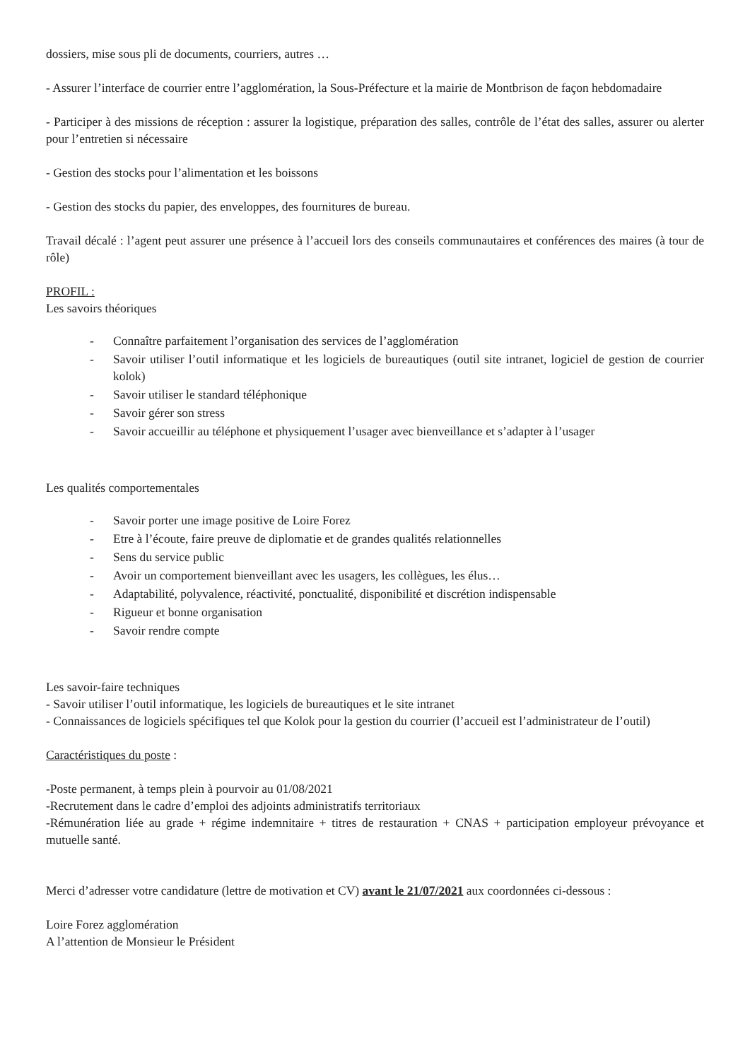dossiers, mise sous pli de documents, courriers, autres …
- Assurer l’interface de courrier entre l’agglomération, la Sous-Préfecture et la mairie de Montbrison de façon hebdomadaire
- Participer à des missions de réception : assurer la logistique, préparation des salles, contrôle de l’état des salles, assurer ou alerter pour l’entretien si nécessaire
- Gestion des stocks pour l’alimentation et les boissons
- Gestion des stocks du papier, des enveloppes, des fournitures de bureau.
Travail décalé : l’agent peut assurer une présence à l’accueil lors des conseils communautaires et conférences des maires (à tour de rôle)
PROFIL :
Les savoirs théoriques
- Connaître parfaitement l’organisation des services de l’agglomération
- Savoir utiliser l’outil informatique et les logiciels de bureautiques (outil site intranet, logiciel de gestion de courrier kolok)
- Savoir utiliser le standard téléphonique
- Savoir gérer son stress
- Savoir accueillir au téléphone et physiquement l’usager avec bienveillance et s’adapter à l’usager
Les qualités comportementales
- Savoir porter une image positive de Loire Forez
- Etre à l’écoute, faire preuve de diplomatie et de grandes qualités relationnelles
- Sens du service public
- Avoir un comportement bienveillant avec les usagers, les collègues, les élus…
- Adaptabilité, polyvalence, réactivité, ponctualité, disponibilité et discrétion indispensable
- Rigueur et bonne organisation
- Savoir rendre compte
Les savoir-faire techniques
- Savoir utiliser l’outil informatique, les logiciels de bureautiques et le site intranet
- Connaissances de logiciels spécifiques tel que Kolok pour la gestion du courrier (l’accueil est l’administrateur de l’outil)
Caractéristiques du poste :
-Poste permanent, à temps plein à pourvoir au 01/08/2021
-Recrutement dans le cadre d’emploi des adjoints administratifs territoriaux
-Rémunération liée au grade + régime indemnitaire + titres de restauration + CNAS + participation employeur prévoyance et mutuelle santé.
Merci d’adresser votre candidature (lettre de motivation et CV) avant le 21/07/2021 aux coordonnées ci-dessous :
Loire Forez agglomération
A l’attention de Monsieur le Président